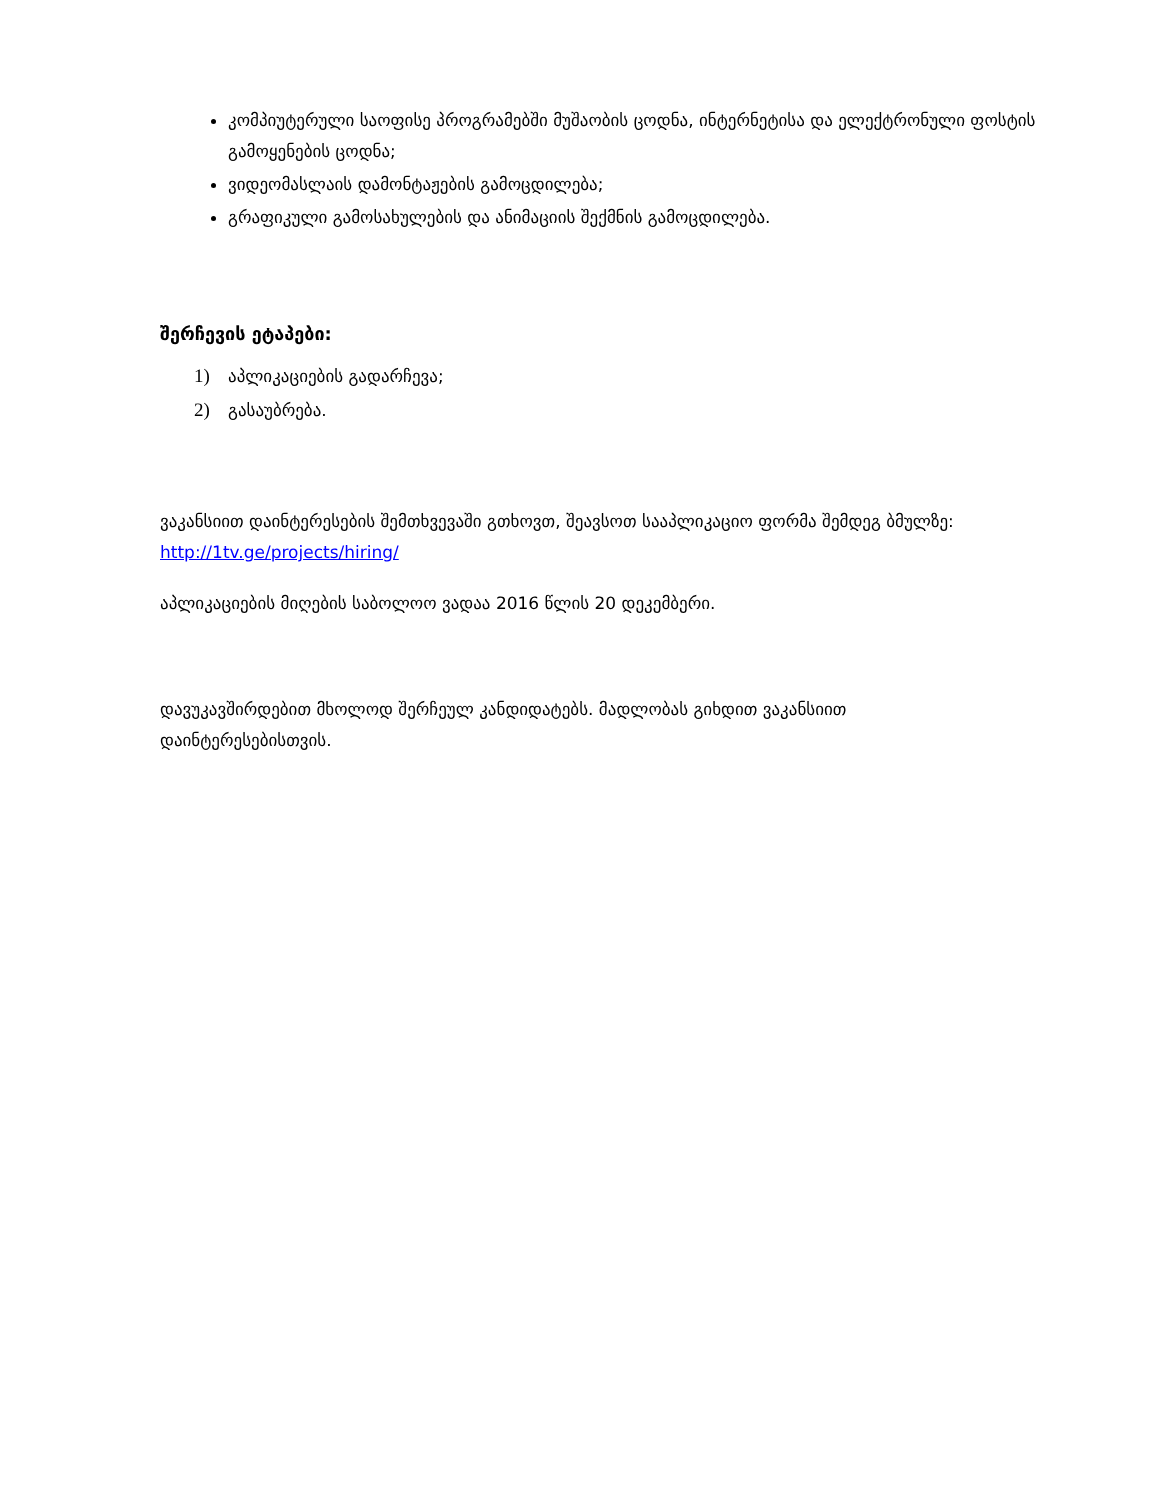კომპიუტერული საოფისე პროგრამებში მუშაობის ცოდნა, ინტერნეტისა და ელექტრონული ფოსტის გამოყენების ცოდნა;
ვიდეომასლაის დამონტაჟების გამოცდილება;
გრაფიკული გამოსახულების და ანიმაციის შექმნის გამოცდილება.
შერჩევის ეტაპები:
1) აპლიკაციების გადარჩევა;
2) გასაუბრება.
ვაკანსიით დაინტერესების შემთხვევაში გთხოვთ, შეავსოთ სააპლიკაციო ფორმა შემდეგ ბმულზე: http://1tv.ge/projects/hiring/
აპლიკაციების მიღების საბოლოო ვადაა 2016 წლის 20 დეკემბერი.
დავუკავშირდებით მხოლოდ შერჩეულ კანდიდატებს. მადლობას გიხდით ვაკანსიით დაინტერესებისთვის.